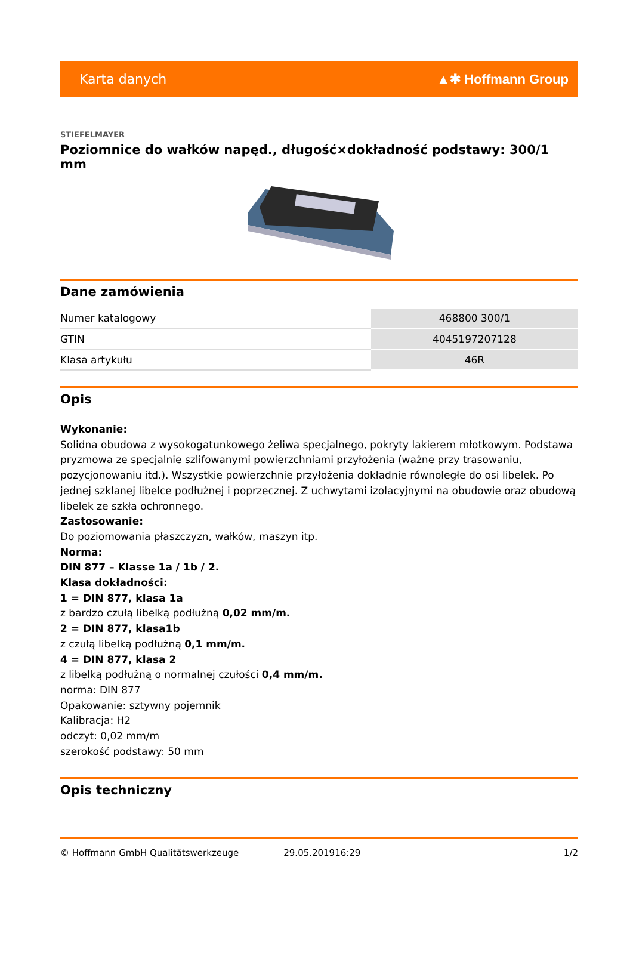Karta danych ▲✱ Hoffmann Group
STIEFELMAYER
Poziomnice do wałków napęd., długość×dokładność podstawy: 300/1 mm
Dane zamówienia
| Numer katalogowy | 468800 300/1 |
| GTIN | 4045197207128 |
| Klasa artykułu | 46R |
Opis
Wykonanie:
Solidna obudowa z wysokogatunkowego żeliwa specjalnego, pokryty lakierem młotkowym. Podstawa pryzmowa ze specjalnie szlifowanymi powierzchniami przyłożenia (ważne przy trasowaniu, pozycjonowaniu itd.). Wszystkie powierzchnie przyłożenia dokładnie równoległe do osi libelek. Po jednej szklanej libelce podłużnej i poprzecznej. Z uchwytami izolacyjnymi na obudowie oraz obudową libelek ze szkła ochronnego.
Zastosowanie:
Do poziomowania płaszczyzn, wałków, maszyn itp.
Norma:
DIN 877 – Klasse 1a / 1b / 2.
Klasa dokładności:
1 = DIN 877, klasa 1a
z bardzo czułą libelką podłużną 0,02 mm/m.
2 = DIN 877, klasa1b
z czułą libelką podłużną 0,1 mm/m.
4 = DIN 877, klasa 2
z libelką podłużną o normalnej czułości 0,4 mm/m.
norma: DIN 877
Opakowanie: sztywny pojemnik
Kalibracja: H2
odczyt: 0,02 mm/m
szerokość podstawy: 50 mm
Opis techniczny
© Hoffmann GmbH Qualitätswerkzeuge 29.05.201916:29 1/2